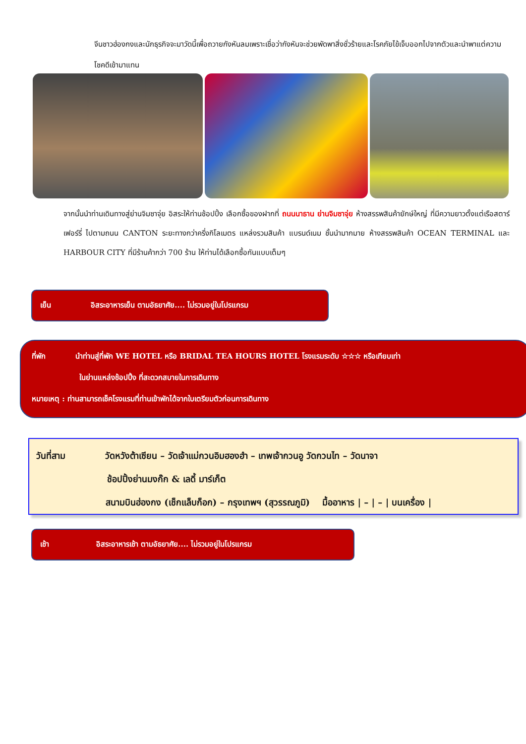จีนชาวฮ่องกงและนักธุรกิจจะมาวัดนี้เพื่อถวายกังหันลมเพราะเชื่อว่ากังหันจะช่วยพัดพาสิ่งชั่วร้ายและโรคภัยไข้เจ็บออกไปจากตัวและนำพาแต่ความโชคดีเข้ามาแทน
จากนั้นนำท่านเดินทางสู่ย่านจิมซาจุ่ย อิสระให้ท่านช้อปปิ้ง เลือกซื้อของฝากที่ ถนนนาธาน ย่านจิมซาจุ่ย ห้างสรรพสินค้ายักษ์ใหญ่ ที่มีความยาวตั้งแต่เรือสตาร์เฟอร์รี่ ไปตามถนน CANTON ระยะทางกว่าครึ่งกิโลเมตร แหล่งรวมสินค้า แบรนด์เนม ชั้นนำมากมาย ห้างสรรพสินค้า OCEAN TERMINAL และ HARBOUR CITY ที่มีร้านค้ากว่า 700 ร้าน ให้ท่านได้เลือกซื้อกันแบบเต็มๆ
เย็น อิสระอาหารเย็น ตามอัธยาศัย.... ไม่รวมอยู่ในโปรแกรม
ที่พัก นำท่านสู่ที่พัก WE HOTEL หรือ BRIDAL TEA HOURS HOTEL โรงแรมระดับ ☆☆☆ หรือเทียบเท่า
ในย่านแหล่งช้อปปิ้ง ที่สะดวกสบายในการเดินทาง
หมายเหตุ : ท่านสามารถเช็คโรงแรมที่ท่านเข้าพักได้จากใบเตรียมตัวก่อนการเดินทาง
วันที่สาม วัดหวังต้าเซียน – วัดเจ้าแม่กวนอิมฮองฮำ – เทพเจ้ากวนอู วัดกวนไท – วัดนาจา
ช้อปปิ้งย่านมงก๊ก & เลดี้ มาร์เก็ต
สนามบินฮ่องกง (เช็กแล็บก็อก) – กรุงเทพฯ (สุวรรณภูมิ) มื้ออาหาร | – | – | บนเครื่อง |
เช้า อิสระอาหารเช้า ตามอัธยาศัย.... ไม่รวมอยู่ในโปรแกรม